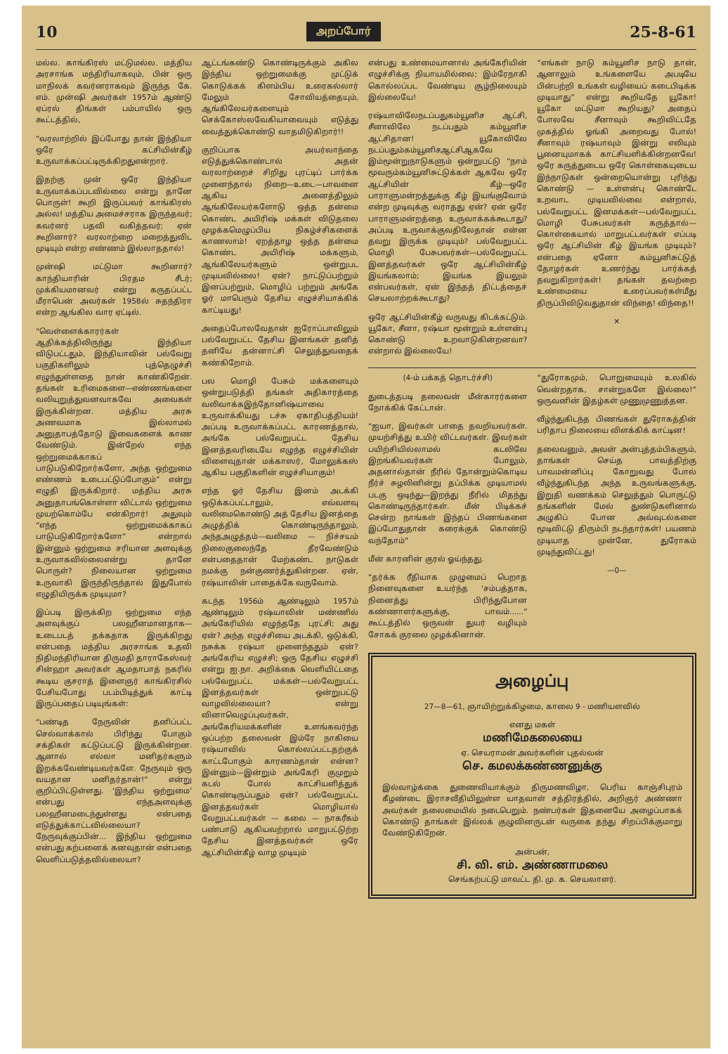10 அறப்போர் 25-8-61
மல்ல. காங்கிரஸ் மட்டுமல்ல. மத்திய அரசாங்க மந்திரியாகவும், பின் ஒரு மாநிலக் கவர்னராகவும் இருந்த கே. எம். முன்ஷி அவர்கள் 1957ம் ஆண்டு ஏப்ரல் திங்கள் பம்பாயில் ஒரு கூட்டத்தில்,
“வரலாற்றில் இப்போது தான் இந்தியா ஒரே கட்சியின்கீழ் உருவாக்கப்பட்டிருக்கிறதுஎன்றார்.
இதற்கு முன் ஒரே இந்தியா உருவாக்கப்படவில்லை என்று தானே பொருள்! கூறி இருப்பவர் காங்கிரஸ் அல்ல! மத்திய அமைச்சராக இருந்தவர்; கவர்னர் பதவி வகித்தவர்; ஏன் கூறினார்? வரலாற்றை மறைத்துவிட முடியும் என்ற எண்ணம் இல்லாததால்!
முன்ஷி மட்டுமா கூறினார்? காந்தியாரின் பிரதம சீடர்; முக்கியமானவர் என்று கருதப்பட்ட மீராபென் அவர்கள் 1958ல் சுதந்திரா என்ற ஆங்கில வார ஏட்டில்.
“வெள்ளைக்காரர்கள் ஆதிக்கத்திலிருந்து இந்தியா விடுபட்டதும், இந்தியாவின் பல்வேறு பகுதிகளிலும் புத்தெழுச்சி எழுந்துள்ளதை நான் காண்கிறேன். தங்கள் உரிமைகளை—எண்ணங்களை வலியுறுத்துவனவாகவே அவைகள் இருக்கின்றன. மத்திய அரசு அணவமாக இல்லாமல் அனுதாபத்தோடு இவைகளைக் காண வேண்டும். இன்றேல் எந்த ஒற்றுமைக்காகப் பாடுபடுகிறோர்களோ, அந்த ஒற்றுமை எண்ணம் உடைபட்டுப்போகும்” என்று எழுதி இருக்கிறார். மத்திய அரசு அனுதாபங்கொள்ளா விட்டால் ஒற்றுமை முயற்கொம்பே என்கிறார்! அதுவும் “எந்த ஒற்றுமைக்காகப் பாடுபடுகிறோர்களோ” என்றால் இன்னும் ஒற்றுமை சரியான அளவுக்கு உருவாகவில்லைஎன்று தானே பொருள்? நிலையான ஒற்றுமை உருவாகி இருந்திருந்தால் இதுபோல் எழுதியிருக்க முடியுமா?
இப்படி இருக்கிற ஒற்றுமை எந்த அளவுக்குப் பலஹீனமானதாக—உடைபடத் தக்கதாக இருக்கிறது என்பதை மத்திய அரசாங்க உதவி நிதிமந்திரியான திருமதி தாராகேஸ்வர் சின்ஹா அவர்கள் ஆமதாபாத் நகரில் கூடிய குசராத் இளைஞர் காங்கிரசில் பேசியபோது படம்பிடித்துக் காட்டி இருப்பதைப் படியுங்கள்:
“பண்டித நேருவின் தனிப்பட்ட செல்வாக்கால் பிரிந்து போகும் சக்திகள் கட்டுப்பட்டு இருக்கின்றன. ஆனால் எல்லா மனிதர்களும் இறக்கவேண்டியவர்களே. நேருவும் ஒரு வயதான மனிதர்தான்!” என்று குறிப்பிட்டுள்ளது. ‘இந்திய ஒற்றுமை’ என்பது எந்தஅளவுக்கு பலஹீனமடைந்துள்ளது என்பதை எடுத்துக்காட்டவில்லையா? நேருவுக்குப்பின்... இந்திய ஒற்றுமை என்பது கற்பனைக் கனவுதான் என்பதை வெளிப்படுத்தவில்லையா?
ஆட்டங்கண்டு கொண்டிருக்கும் அகில இந்திய ஒற்றுமைக்கு முட்டுக் கொடுக்கக் கிளம்பிய உரைகல்லார் மேலும் சோவியத்தையும், ஆங்கிலேயர்களையும் செக்கோஸ்லவேகியாவையும் எடுத்து வைத்துக்கொண்டு வாதமிடுகிறார்!!
குறிப்பாக அயர்லாந்தை எடுத்துக்கொண்டால் அதன் வரலாற்றைச் சிறிது புரட்டிப் பார்க்க முனைந்தால் நிறை—உடை—பாவனை ஆகிய அனைத்திலும் ஆங்கிலேயர்களோடு ஒத்த தன்மை கொண்ட அயிரிஷ் மக்கள் விடுதலை முழக்கமெழுப்பிய நிகழ்ச்சிகளைக் காணலாம்! ஏறத்தாழ ஒத்த தன்மை கொண்ட அயிரிஷ் மக்களும், ஆங்கிலேயர்களும் ஒன்றுபட முடியவில்லை! ஏன்? நாட்டுப்பற்றும் இனப்பற்றும், மொழிப் பற்றும் அங்கே ஓர் மாபெரும் தேசிய எழுச்சியாக்கிக் காட்டியது!
அதைப்போலவேதான் ஐரோப்பாவிலும் பல்வேறுபட்ட தேசிய இனங்கள் தனித் தனியே தன்னாட்சி செலுத்துவதைக் கண்கிறோம்.
பல மொழி பேசும் மக்களையும் ஒன்றுபடுத்தி தங்கள் அதிகாரத்தை வலிவாக்கஇந்தோனிஷ்யாவை உருவாக்கியது டச்சு ஏகாதிபத்தியம்! அப்படி உருவாக்கப்பட்ட காரணத்தால், அங்கே பல்வேறுபட்ட தேசிய இனத்தவரிடையே எழுந்த எழுச்சியின் விளைவுதான் மக்காஸர், மோலுக்கஸ் ஆகிய பகுதிகளின் எழுச்சியாகும்!
எந்த ஓர் தேசிய இனம் அடக்கி ஒடுக்கப்பட்டாலும், எவ்வளவு வலிமைகொண்டு அத் தேசிய இனத்தை அழுத்திக் கொண்டிருந்தாலும், அந்தஅழுத்தம்—வலிமை — நிச்சயம் நிலைகுலைந்தே தீரவேண்டும் என்பதைதான் மேற்கண்ட நாடுகள் நமக்கு நன்குணர்த்துகின்றன. ஏன், ரஷ்யாவின் பாதைக்கே வருவோம்.
கடந்த 1956ம் ஆண்டிலும் 1957ம் ஆண்டிலும் ரஷ்யாவின் மண்ணில் அங்கேரியில் எழுந்ததே புரட்சி; அது ஏன்? அந்த எழுச்சியை அடக்கி, ஒடுக்கி, நசுக்க ரஷ்யா முனைந்ததும் ஏன்? அங்கேரிய எழுச்சி; ஒரு தேசிய எழுச்சி என்று ஐ.நா. அறிக்கை வெளியிட்டதை பல்வேறுபட்ட மக்கள்—பல்வேறுபட்ட இனத்தவர்கள் ஒன்றுபட்டு வாழவில்லையா? என்று வினாவெழுப்புவர்கள், அங்கேரியமக்களின் உளங்கவர்ந்த ஒப்பற்ற தலைவன் இம்ரே நாகியை ரஷ்யாவில் கொல்லப்பட்டதற்குக் காட்டபோகும் காரணம்தான் என்ன? இன்னும்—இன்றும் அங்கேரி குமுறும் கடல் போல் காட்சியளித்துக் கொண்டிருப்பதும் ஏன்? பல்வேறுபட்ட இனத்தவர்கள் மொழியால் வேறுபட்டவர்கள் — கலை — நாகரீகம் பண்பாடு ஆகியவற்றால் மாறுபட்டுற்ற தேசிய இனத்தவர்கள் ஒரே ஆட்சியின்கீழ் வாழ முடியும்
என்பது உண்மையானால் அங்கேரியின் எழுச்சிக்கு நியாயமில்லை; இம்ரேநாகி கொல்லப்பட வேண்டிய சூழ்நிலையும் இல்லையே!
ரஷ்யாவிலேநடப்பதுகம்யூனிச ஆட்சி, சீனாவிலே நடப்பதும் கம்யூனிச ஆட்சிதான! யூகோவிலே நடப்பதும்கம்யூனிசஆட்சிஆகவே இம்மூன்றுநாடுகளும் ஒன்றுபட்டு “நாம் மூவரும்கம்யூனிசுட்டுக்கள் ஆகவே ஒரே ஆட்சியின் கீழ்—ஒரே பாராளுமன்றத்துக்கு கீழ் இயங்குவோம் என்ற முடிவுக்கு வராதது ஏன்? ஏன் ஒரே பாராளுமன்றத்தை உருவாக்கக்கூடாது? அப்படி உருவாக்குவதிலேதான் என்ன தவறு இருக்க முடியும்? பல்வேறுபட்ட மொழி பேசுபவர்கள்—பல்வேறுபட்ட இனத்தவர்கள் ஒரே ஆட்சியின்கீழ் இயங்கலாம்; இயங்க இயலும் என்பவர்கள், ஏன் இந்தத் திட்டத்தைச் செயலாற்றக்கூடாது?
ஒரே ஆட்சியின்கீழ் வருவது கிடக்கட்டும். யூகோ, சீனா, ரஷ்யா மூன்றும் உள்ளன்பு கொண்டு உறவாடுகின்றனவா? என்றால் இல்லையே!
“எங்கள் நாடு கம்யூனிச நாடு தான், ஆனாலும் உங்களையே அபடியே பின்பற்றி உங்கள் வழியைப் கடைபிடிக்க முடியாது” என்று கூறியதே யூகோ! யூகோ மட்டுமா கூறியது? அதைப் போலவே சீனாவும் கூறிவிட்டதே முகத்தில் ஓங்கி அறைவது போல்! சீனாவும் ரஷ்யாவும் இன்று எலியும் பூனையுமாகக் காட்சியளிக்கின்றனவே! ஒரே கருத்துடைய ஒரே கொள்கையுடைய இந்நாடுகள் ஒன்றையொன்று புரிந்து கொண்டு — உள்ளன்பு கொண்டே உறவாட முடியவில்லை என்றால், பல்வேறுபட்ட இனமக்கள்—பல்வேறுபட்ட மொழி பேசுபவர்கள் கருத்தால்—கொள்கையால் மாறுபட்டவர்கள் எப்படி ஒரே ஆட்சியின் கீழ் இயங்க முடியும்? என்பதை ஏனோ கம்யூனிசுட்டுத் தோழர்கள் உணர்ந்து பார்க்கத் தவறுகிறார்கள்! தங்கள் தவற்றை உண்மையை உரைப்பவர்கள்மீது திருப்பிவிடுவதுதான் விந்தை! விந்தை!!
✕
(4-ம் பக்கத் தொடர்ச்சி)
துடைத்தபடி தலைவன் மீன்காரர்களை நோக்கிக் கேட்டான்.
“ஐயா, இவர்கள் பாதை தவறியவர்கள். முயற்சித்து உயிர் விட்டவர்கள். இவர்கள் பயிற்சியில்லாமல் கடலிலே இறங்கியவர்கள் போலும், அதனால்தான் நீரில் தோன்றும்கொடிய நீர்ச் சுழலினின்று தப்பிக்க முடியாமல் படகு ஒடிந்து—இறந்து நீரில் மிதந்து கொண்டிருந்தார்கள். மீன் பிடிக்கச் சென்ற நாங்கள் இந்தப் பிணங்களை இப்போதுதான் கரைக்குக் கொண்டு வந்தோம்”
மீன் காரனின் குரல் ஓய்ந்தது.
“தர்க்க ரீதியாக முழுமைப் பெறாத நினைவுகளை உயர்ந்த ‘சம்பத்தாக, நினைத்து பிரிந்துபோன கண்ணாளர்களுக்கு, பாவம்......” கூட்டத்தில் ஒருவன் துயர் வழியும் சோகக் குரலை முழக்கினான்.
“துரோகமும், பொறுமையும் உலகில் வென்றதாக, சான்றுகளே இல்லை!” ஒருவனின் இதழ்கள் முணுமுணுத்தன.
வீழ்ந்துகிடந்த பிணங்கள் துரோகத்தின் பரிதாப நிலையை விளக்கிக் காட்டின!
தலைவனும், அவன் அன்புத்தம்பிகளும், தாங்கள் செய்த பாவத்திற்கு பாவமன்னிப்பு கோறுவது போல் வீழ்ந்துகிடந்த அந்த உருவங்களுக்கு, இறுதி வணக்கம் செலுத்தும் பொருட்டு தங்களின் மேல் துண்டுகளினால் அழுகிப் போன அவ்வுடல்களை மூடிவிட்டு திரும்பி நடந்தார்கள்! பயணம் முடியாத முன்னே, துரோகம் முடிந்துவிட்டது!
—0—
அழைப்பு
27—8—61, ஞாயிற்றுக்கிழமை, காலை 9 - மணியளவில்
எனது மகள்
மணிமேகலையை
ஏ. செயராமன் அவர்களின் புதல்வன்
செ. கமலக்கண்ணனுக்கு
இல்வாழ்க்கை துணைவியாக்கும் திருமணவிழா, பெரிய காஞ்சிபுரம் கீழண்டை இராசவீதியிலுள்ள யாதவாள் சத்திரத்தில், அறிஞர் அண்ணா அவர்கள் தலைமையில் நடைபெறும். நண்பர்கள் இதனையே அழைப்பாகக் கொண்டு தாங்கள் இல்லக் குழுவினருடன் வருகை தந்து சிறப்பிக்குமாறு வேண்டுகிறேன்.
அன்பன்,
சி. வி. எம். அண்ணாமலை
செங்கற்பட்டு மாவட்ட தி. மு. க. செயலாளர்.